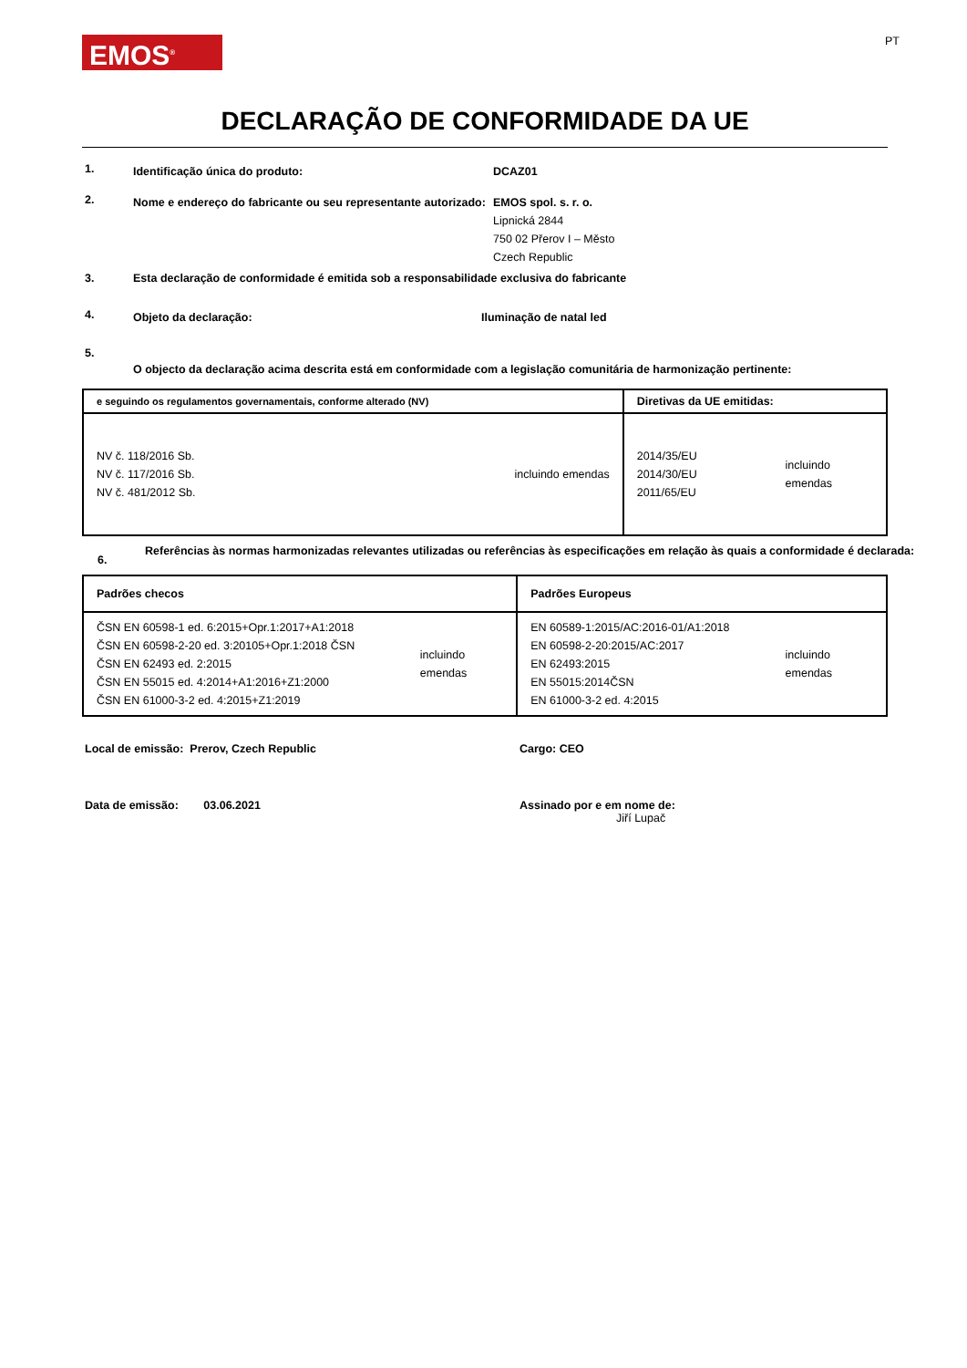EMOS<sup>®</sup>
PT
DECLARAÇÃO DE CONFORMIDADE DA UE
1.
Identificação única do produto: DCAZ01
2.
Nome e endereço do fabricante ou seu representante autorizado:
EMOS spol. s. r. o.
Lipnická 2844
750 02 Přerov I – Město
Czech Republic
3. Esta declaração de conformidade é emitida sob a responsabilidade exclusiva do fabricante
4.
Objeto da declaração: Iluminação de natal led
5.
O objecto da declaração acima descrita está em conformidade com a legislação comunitária de harmonização pertinente:
| e seguindo os regulamentos governamentais, conforme alterado (NV) | Diretivas da UE emitidas: |
| NV č. 118/2016 Sb. NV č. 117/2016 Sb. NV č. 481/2012 Sb. incluindo emendas | 2014/35/EU 2014/30/EU 2011/65/EU incluindo emendas |
6.
Referências às normas harmonizadas relevantes utilizadas ou referências às especificações em relação às quais a conformidade é declarada:
| Padrões checos | Padrões Europeus |
| ČSN EN 60598-1 ed. 6:2015+Opr.1:2017+A1:2018 ČSN EN 60598-2-20 ed. 3:20105+Opr.1:2018 ČSN ČSN EN 62493 ed. 2:2015 ČSN EN 55015 ed. 4:2014+A1:2016+Z1:2000 ČSN EN 61000-3-2 ed. 4:2015+Z1:2019 incluindo emendas | EN 60589-1:2015/AC:2016-01/A1:2018 EN 60598-2-20:2015/AC:2017 EN 62493:2015 EN 55015:2014ČSN EN 61000-3-2 ed. 4:2015 incluindo emendas |
Local de emissão: Prerov, Czech Republic Cargo: CEO
Data de emissão: 03.06.2021 Assinado por e em nome de:
Jiří Lupač